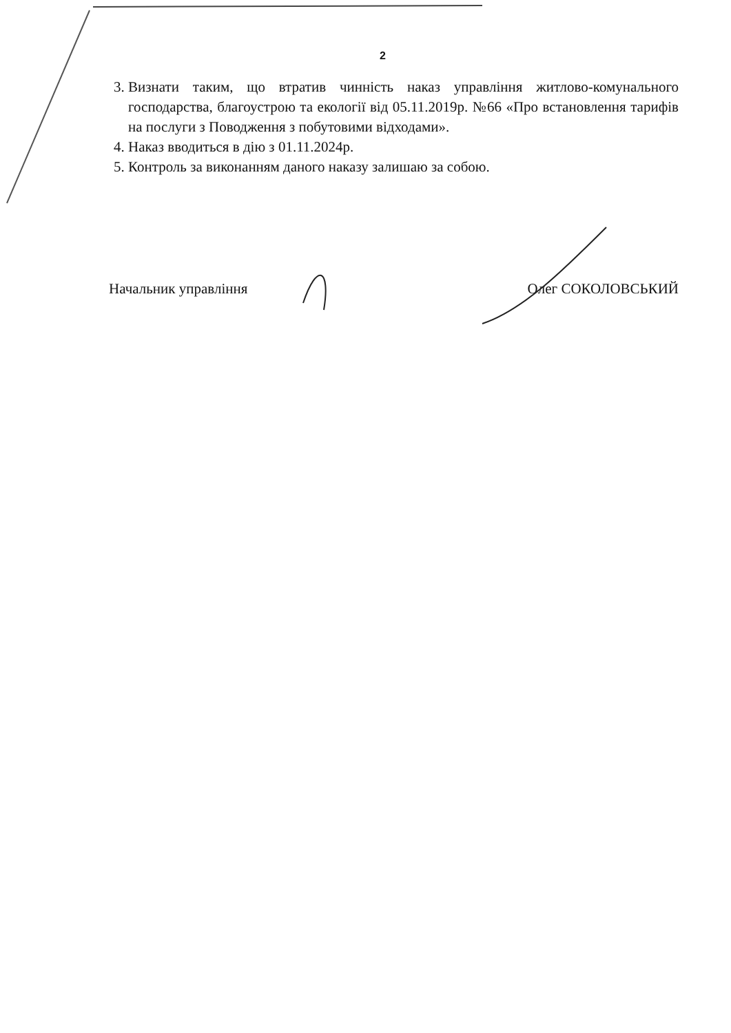2
3. Визнати таким, що втратив чинність наказ управління житлово-комунального господарства, благоустрою та екології від 05.11.2019р. №66 «Про встановлення тарифів на послуги з Поводження з побутовими відходами».
4. Наказ вводиться в дію з 01.11.2024р.
5. Контроль за виконанням даного наказу залишаю за собою.
Начальник управління Олег СОКОЛОВСЬКИЙ